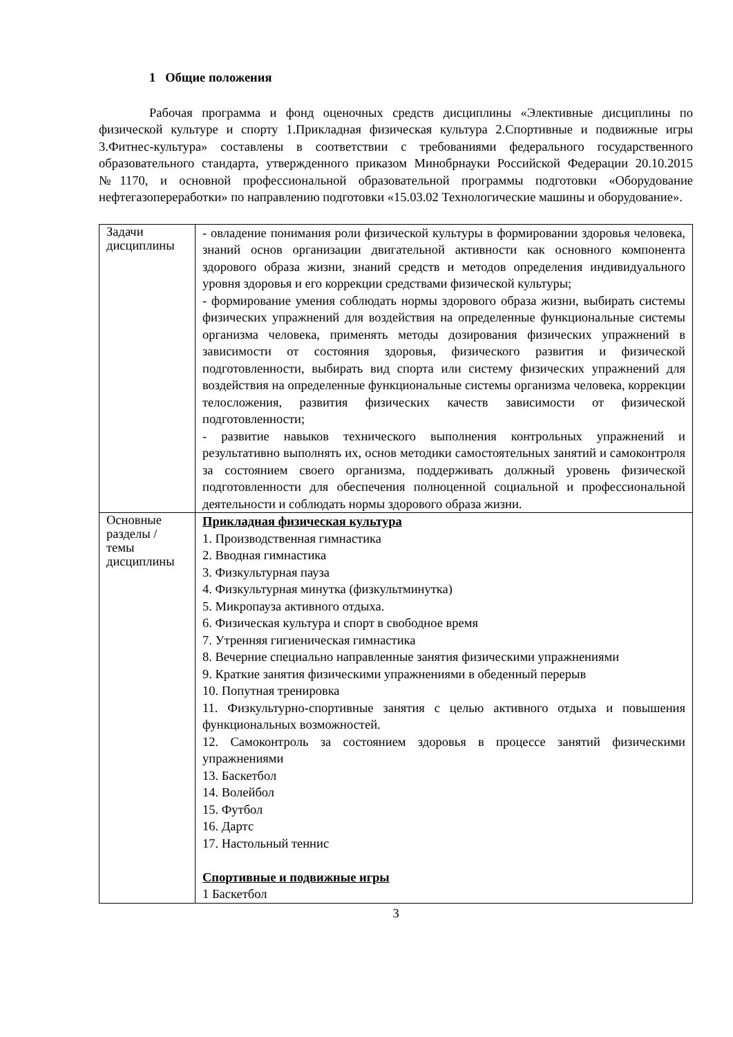1 Общие положения
Рабочая программа и фонд оценочных средств дисциплины «Элективные дисциплины по физической культуре и спорту 1.Прикладная физическая культура 2.Спортивные и подвижные игры 3.Фитнес-культура» составлены в соответствии с требованиями федерального государственного образовательного стандарта, утвержденного приказом Минобрнауки Российской Федерации 20.10.2015 №1170, и основной профессиональной образовательной программы подготовки «Оборудование нефтегазопереработки» по направлению подготовки «15.03.02 Технологические машины и оборудование».
| Задачи дисциплины | - овладение понимания роли физической культуры в формировании здоровья человека, знаний основ организации двигательной активности как основного компонента здорового образа жизни, знаний средств и методов определения индивидуального уровня здоровья и его коррекции средствами физической культуры; - формирование умения соблюдать нормы здорового образа жизни, выбирать системы физических упражнений для воздействия на определенные функциональные системы организма человека, применять методы дозирования физических упражнений в зависимости от состояния здоровья, физического развития и физической подготовленности, выбирать вид спорта или систему физических упражнений для воздействия на определенные функциональные системы организма человека, коррекции телосложения, развития физических качеств зависимости от физической подготовленности; - развитие навыков технического выполнения контрольных упражнений и результативно выполнять их, основ методики самостоятельных занятий и самоконтроля за состоянием своего организма, поддерживать должный уровень физической подготовленности для обеспечения полноценной социальной и профессиональной деятельности и соблюдать нормы здорового образа жизни. |
| Основные разделы / темы дисциплины | Прикладная физическая культура 1. Производственная гимнастика 2. Вводная гимнастика 3. Физкультурная пауза 4. Физкультурная минутка (физкультминутка) 5. Микропауза активного отдыха. 6. Физическая культура и спорт в свободное время 7. Утренняя гигиеническая гимнастика 8. Вечерние специально направленные занятия физическими упражнениями 9. Краткие занятия физическими упражнениями в обеденный перерыв 10. Попутная тренировка 11. Физкультурно-спортивные занятия с целью активного отдыха и повышения функциональных возможностей. 12. Самоконтроль за состоянием здоровья в процессе занятий физическими упражнениями 13. Баскетбол 14. Волейбол 15. Футбол 16. Дартс 17. Настольный теннис Спортивные и подвижные игры 1 Баскетбол |
3